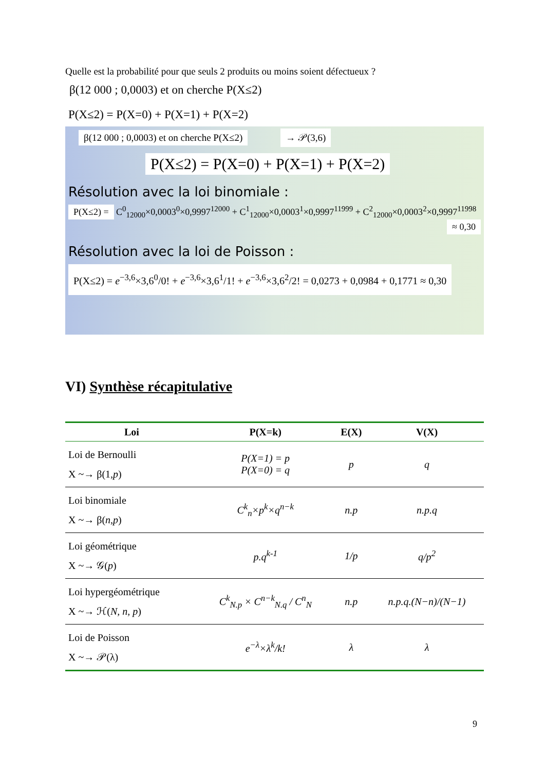Quelle est la probabilité pour que seuls 2 produits ou moins soient défectueux ?
β(12 000 ; 0,0003) et on cherche P(X≤2)
P(X≤2) = P(X=0) + P(X=1) + P(X=2)
β(12 000 ; 0,0003) et on cherche P(X≤2) → 𝒫(3,6)
P(X≤2) = P(X=0) + P(X=1) + P(X=2)
Résolution avec la loi binomiale :
P(X≤2) = C<sup>0</sup><sub>12000</sub>×0,0003<sup>0</sup>×0,9997<sup>12000</sup> + C<sup>1</sup><sub>12000</sub>×0,0003<sup>1</sup>×0,9997<sup>11999</sup> + C<sup>2</sup><sub>12000</sub>×0,0003<sup>2</sup>×0,9997<sup>11998</sup>
≈ 0,30
Résolution avec la loi de Poisson :
P(X≤2) = e<sup>−3,6</sup>×3,6<sup>0</sup>/0! + e<sup>−3,6</sup>×3,6<sup>1</sup>/1! + e<sup>−3,6</sup>×3,6<sup>2</sup>/2! = 0,0273 + 0,0984 + 0,1771 ≈ 0,30
VI) Synthèse récapitulative
| Loi | P(X=k) | E(X) | V(X) |
| --- | --- | --- | --- |
| Loi de Bernoulli X ~→ β(1, p ) | P(X=1) = p P(X=0) = q | p | q |
| Loi binomiale X ~→ β( n , p ) | C<sup>k</sup><sub>n</sub>×p<sup>k</sup>×q<sup>n−k</sup> | n.p | n.p.q |
| Loi géométrique X ~→ 𝒢( p ) | p.q<sup>k-1</sup> | 1/p | q/p<sup>2</sup> |
| Loi hypergéométrique X ~→ ℋ( N, n, p ) | C<sup>k</sup><sub>N.p</sub> × C<sup>n−k</sup><sub>N.q</sub> / C<sup>n</sup><sub>N</sub> | n.p | n.p.q.(N−n)/(N−1) |
| Loi de Poisson X ~→ 𝒫(λ) | e<sup>−λ</sup>×λ<sup>k</sup>/k! | λ | λ |
9